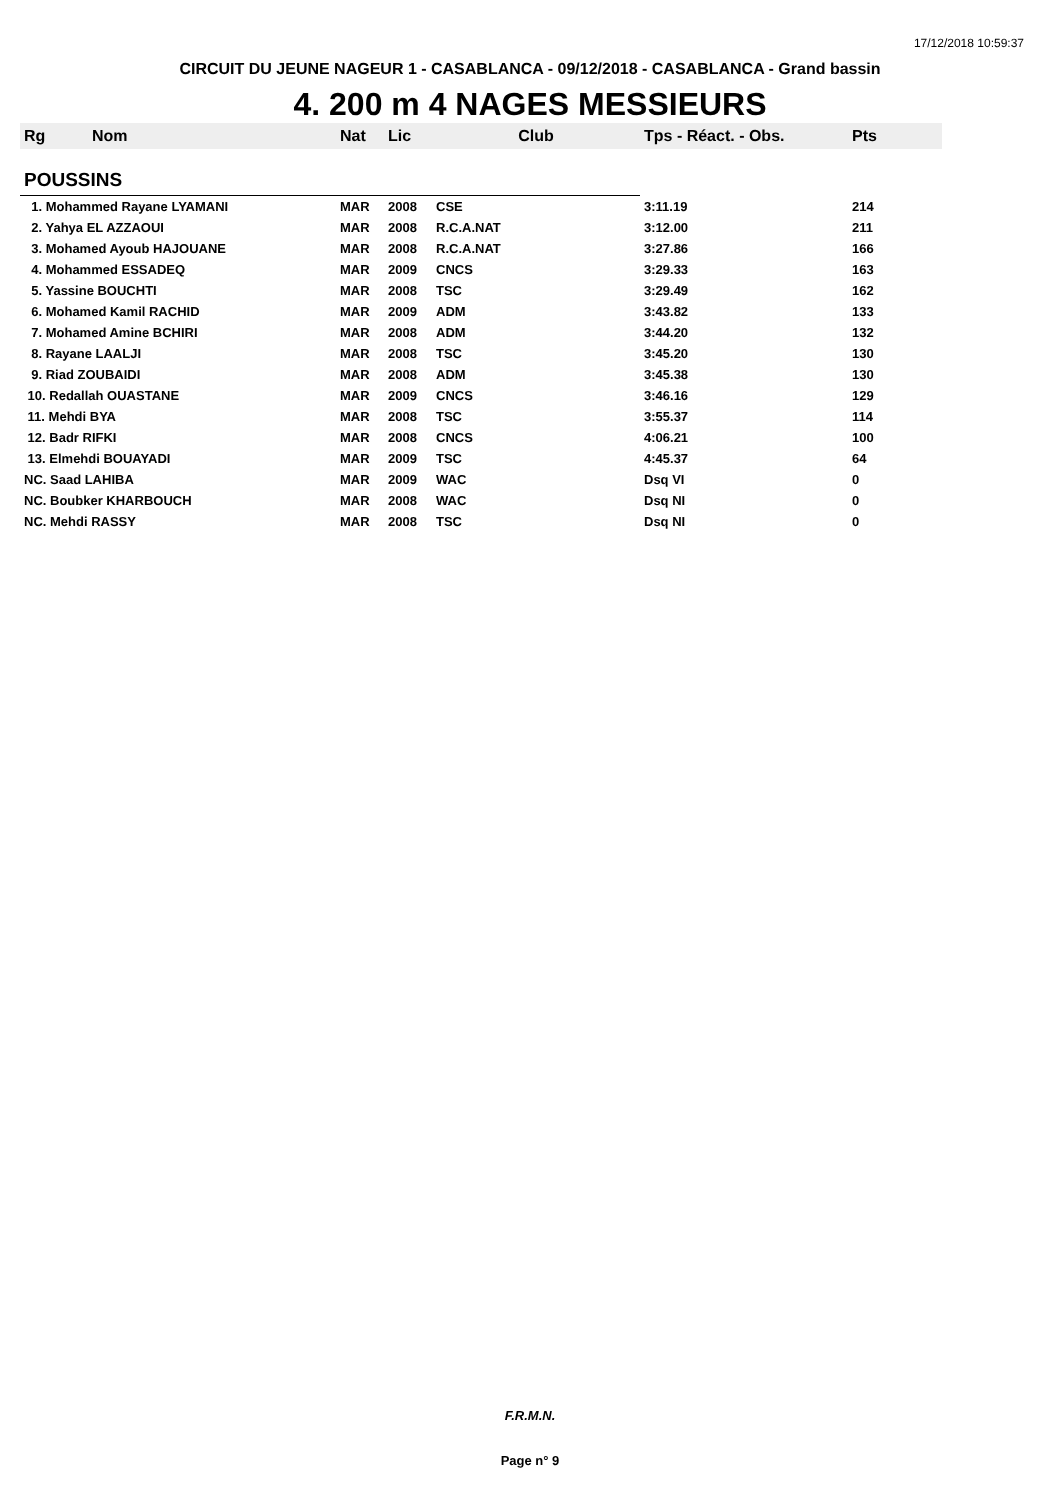17/12/2018 10:59:37
CIRCUIT DU JEUNE NAGEUR 1 - CASABLANCA - 09/12/2018 - CASABLANCA - Grand bassin
4. 200 m 4 NAGES MESSIEURS
| Rg | Nom | Nat | Lic | Club | Tps - Réact. - Obs. | Pts |
| --- | --- | --- | --- | --- | --- | --- |
| POUSSINS | | | | | | |
| 1. Mohammed Rayane LYAMANI | | MAR | 2008 | CSE | 3:11.19 | 214 |
| 2. Yahya EL AZZAOUI | | MAR | 2008 | R.C.A.NAT | 3:12.00 | 211 |
| 3. Mohamed Ayoub HAJOUANE | | MAR | 2008 | R.C.A.NAT | 3:27.86 | 166 |
| 4. Mohammed ESSADEQ | | MAR | 2009 | CNCS | 3:29.33 | 163 |
| 5. Yassine BOUCHTI | | MAR | 2008 | TSC | 3:29.49 | 162 |
| 6. Mohamed Kamil RACHID | | MAR | 2009 | ADM | 3:43.82 | 133 |
| 7. Mohamed Amine BCHIRI | | MAR | 2008 | ADM | 3:44.20 | 132 |
| 8. Rayane LAALJI | | MAR | 2008 | TSC | 3:45.20 | 130 |
| 9. Riad ZOUBAIDI | | MAR | 2008 | ADM | 3:45.38 | 130 |
| 10. Redallah OUASTANE | | MAR | 2009 | CNCS | 3:46.16 | 129 |
| 11. Mehdi BYA | | MAR | 2008 | TSC | 3:55.37 | 114 |
| 12. Badr RIFKI | | MAR | 2008 | CNCS | 4:06.21 | 100 |
| 13. Elmehdi BOUAYADI | | MAR | 2009 | TSC | 4:45.37 | 64 |
| NC. Saad LAHIBA | | MAR | 2009 | WAC | Dsq VI | 0 |
| NC. Boubker KHARBOUCH | | MAR | 2008 | WAC | Dsq NI | 0 |
| NC. Mehdi RASSY | | MAR | 2008 | TSC | Dsq NI | 0 |
F.R.M.N.
Page n° 9